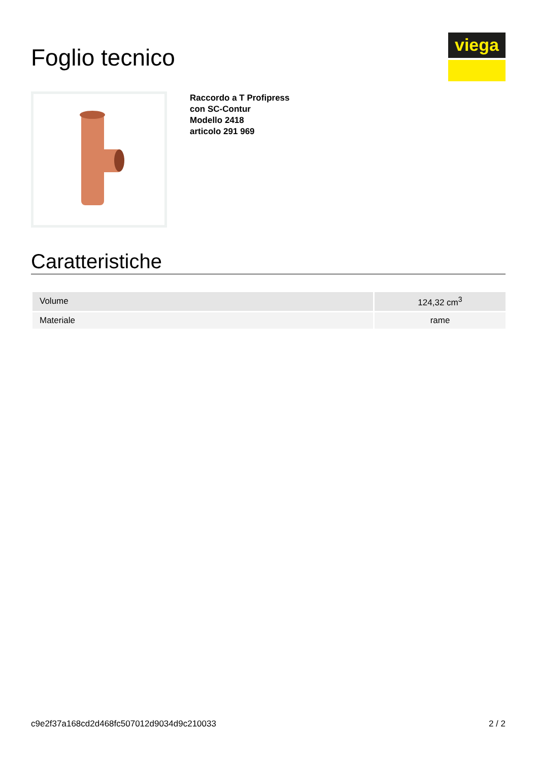Foglio tecnico
viega
Raccordo a T Profipress
con SC-Contur
Modello 2418
articolo 291 969
Caratteristiche
| Volume | 124,32 cm<sup>3</sup> |
| Materiale | rame |
c9e2f37a168cd2d468fc507012d9034d9c210033 2 / 2